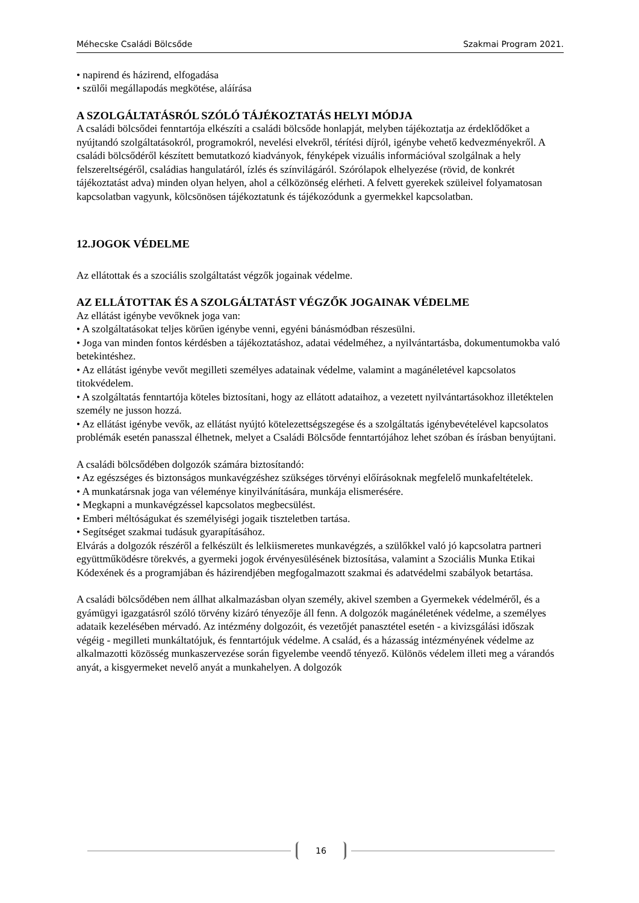Méhecske Családi Bölcsőde Szakmai Program 2021.
• napirend és házirend, elfogadása
• szülői megállapodás megkötése, aláírása
A SZOLGÁLTATÁSRÓL SZÓLÓ TÁJÉKOZTATÁS HELYI MÓDJA
A családi bölcsődei fenntartója elkészíti a családi bölcsőde honlapját, melyben tájékoztatja az érdeklődőket a nyújtandó szolgáltatásokról, programokról, nevelési elvekről, térítési díjról, igénybe vehető kedvezményekről. A családi bölcsődéről készített bemutatkozó kiadványok, fényképek vizuális információval szolgálnak a hely felszereltségéről, családias hangulatáról, ízlés és színvilágáról. Szórólapok elhelyezése (rövid, de konkrét tájékoztatást adva) minden olyan helyen, ahol a célközönség elérheti. A felvett gyerekek szüleivel folyamatosan kapcsolatban vagyunk, kölcsönösen tájékoztatunk és tájékozódunk a gyermekkel kapcsolatban.
12.JOGOK VÉDELME
Az ellátottak és a szociális szolgáltatást végzők jogainak védelme.
AZ ELLÁTOTTAK ÉS A SZOLGÁLTATÁST VÉGZŐK JOGAINAK VÉDELME
Az ellátást igénybe vevőknek joga van:
• A szolgáltatásokat teljes körűen igénybe venni, egyéni bánásmódban részesülni.
• Joga van minden fontos kérdésben a tájékoztatáshoz, adatai védelméhez, a nyilvántartásba, dokumentumokba való betekintéshez.
• Az ellátást igénybe vevőt megilleti személyes adatainak védelme, valamint a magánéletével kapcsolatos titokvédelem.
• A szolgáltatás fenntartója köteles biztosítani, hogy az ellátott adataihoz, a vezetett nyilvántartásokhoz illetéktelen személy ne jusson hozzá.
• Az ellátást igénybe vevők, az ellátást nyújtó kötelezettségszegése és a szolgáltatás igénybevételével kapcsolatos problémák esetén panasszal élhetnek, melyet a Családi Bölcsőde fenntartójához lehet szóban és írásban benyújtani.
A családi bölcsődében dolgozók számára biztosítandó:
• Az egészséges és biztonságos munkavégzéshez szükséges törvényi előírásoknak megfelelő munkafeltételek.
• A munkatársnak joga van véleménye kinyilvánítására, munkája elismerésére.
• Megkapni a munkavégzéssel kapcsolatos megbecsülést.
• Emberi méltóságukat és személyiségi jogaik tiszteletben tartása.
• Segítséget szakmai tudásuk gyarapításához.
Elvárás a dolgozók részéről a felkészült és lelkiismeretes munkavégzés, a szülőkkel való jó kapcsolatra partneri együttműködésre törekvés, a gyermeki jogok érvényesülésének biztosítása, valamint a Szociális Munka Etikai Kódexének és a programjában és házirendjében megfogalmazott szakmai és adatvédelmi szabályok betartása.
A családi bölcsődében nem állhat alkalmazásban olyan személy, akivel szemben a Gyermekek védelméről, és a gyámügyi igazgatásról szóló törvény kizáró tényezője áll fenn. A dolgozók magánéletének védelme, a személyes adataik kezelésében mérvadó. Az intézmény dolgozóit, és vezetőjét panasztétel esetén - a kivizsgálási időszak végéig - megilleti munkáltatójuk, és fenntartójuk védelme. A család, és a házasság intézményének védelme az alkalmazotti közösség munkaszervezése során figyelembe veendő tényező. Különös védelem illeti meg a várandós anyát, a kisgyermeket nevelő anyát a munkahelyen. A dolgozók
16